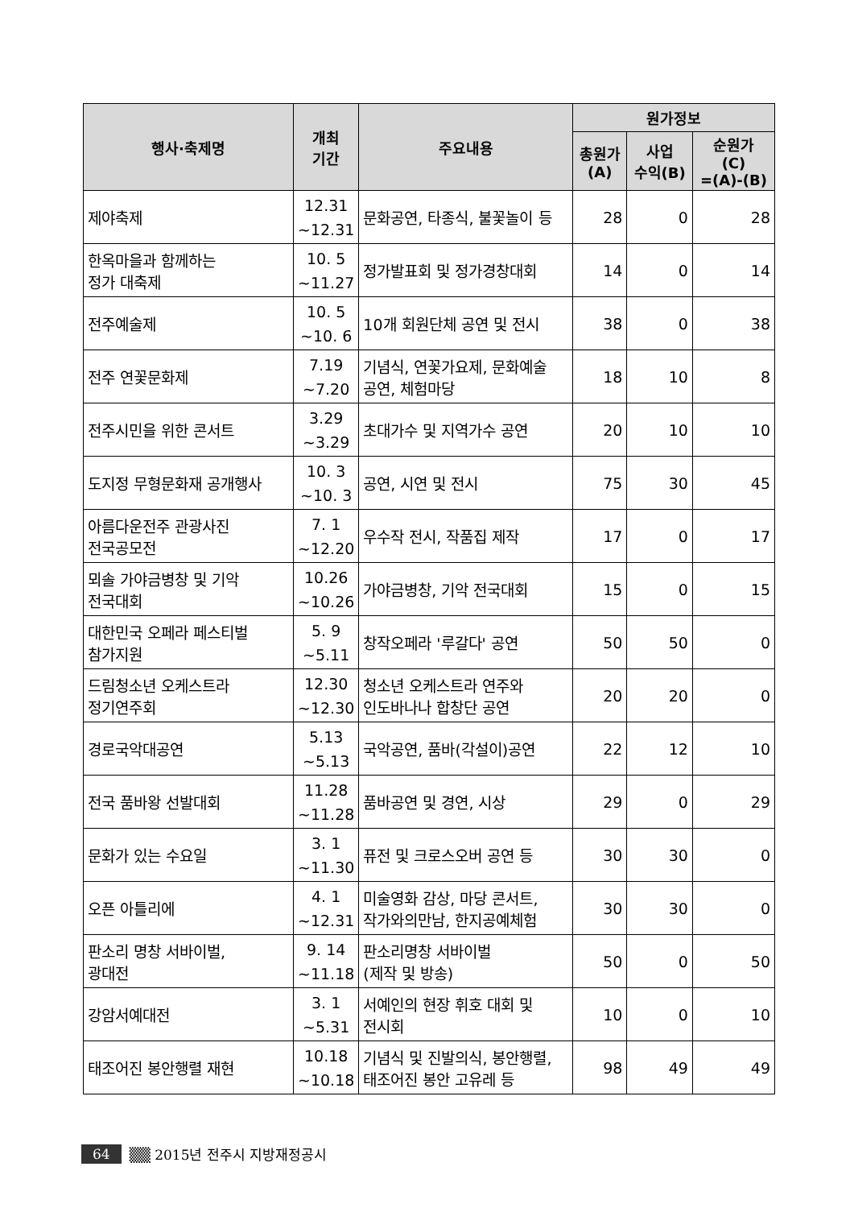| 행사·축제명 | 개최 기간 | 주요내용 | 원가정보 | | |
| --- | --- | --- | --- | --- | --- |
| | | | 총원가 (A) | 사업 수익(B) | 순원가 (C) =(A)-(B) |
| 제야축제 | 12.31 ~12.31 | 문화공연, 타종식, 불꽃놀이 등 | 28 | 0 | 28 |
| 한옥마을과 함께하는 정가 대축제 | 10. 5 ~11.27 | 정가발표회 및 정가경창대회 | 14 | 0 | 14 |
| 전주예술제 | 10. 5 ~10. 6 | 10개 회원단체 공연 및 전시 | 38 | 0 | 38 |
| 전주 연꽃문화제 | 7.19 ~7.20 | 기념식, 연꽃가요제, 문화예술 공연, 체험마당 | 18 | 10 | 8 |
| 전주시민을 위한 콘서트 | 3.29 ~3.29 | 초대가수 및 지역가수 공연 | 20 | 10 | 10 |
| 도지정 무형문화재 공개행사 | 10. 3 ~10. 3 | 공연, 시연 및 전시 | 75 | 30 | 45 |
| 아름다운전주 관광사진 전국공모전 | 7. 1 ~12.20 | 우수작 전시, 작품집 제작 | 17 | 0 | 17 |
| 뫼솔 가야금병창 및 기악 전국대회 | 10.26 ~10.26 | 가야금병창, 기악 전국대회 | 15 | 0 | 15 |
| 대한민국 오페라 페스티벌 참가지원 | 5. 9 ~5.11 | 창작오페라 '루갈다' 공연 | 50 | 50 | 0 |
| 드림청소년 오케스트라 정기연주회 | 12.30 ~12.30 | 청소년 오케스트라 연주와 인도바나나 합창단 공연 | 20 | 20 | 0 |
| 경로국악대공연 | 5.13 ~5.13 | 국악공연, 품바(각설이)공연 | 22 | 12 | 10 |
| 전국 품바왕 선발대회 | 11.28 ~11.28 | 품바공연 및 경연, 시상 | 29 | 0 | 29 |
| 문화가 있는 수요일 | 3. 1 ~11.30 | 퓨전 및 크로스오버 공연 등 | 30 | 30 | 0 |
| 오픈 아틀리에 | 4. 1 ~12.31 | 미술영화 감상, 마당 콘서트, 작가와의만남, 한지공예체험 | 30 | 30 | 0 |
| 판소리 명창 서바이벌, 광대전 | 9. 14 ~11.18 | 판소리명창 서바이벌 (제작 및 방송) | 50 | 0 | 50 |
| 강암서예대전 | 3. 1 ~5.31 | 서예인의 현장 휘호 대회 및 전시회 | 10 | 0 | 10 |
| 태조어진 봉안행렬 재현 | 10.18 ~10.18 | 기념식 및 진발의식, 봉안행렬, 태조어진 봉안 고유레 등 | 98 | 49 | 49 |
64 ▒▒ 2015년 전주시 지방재정공시